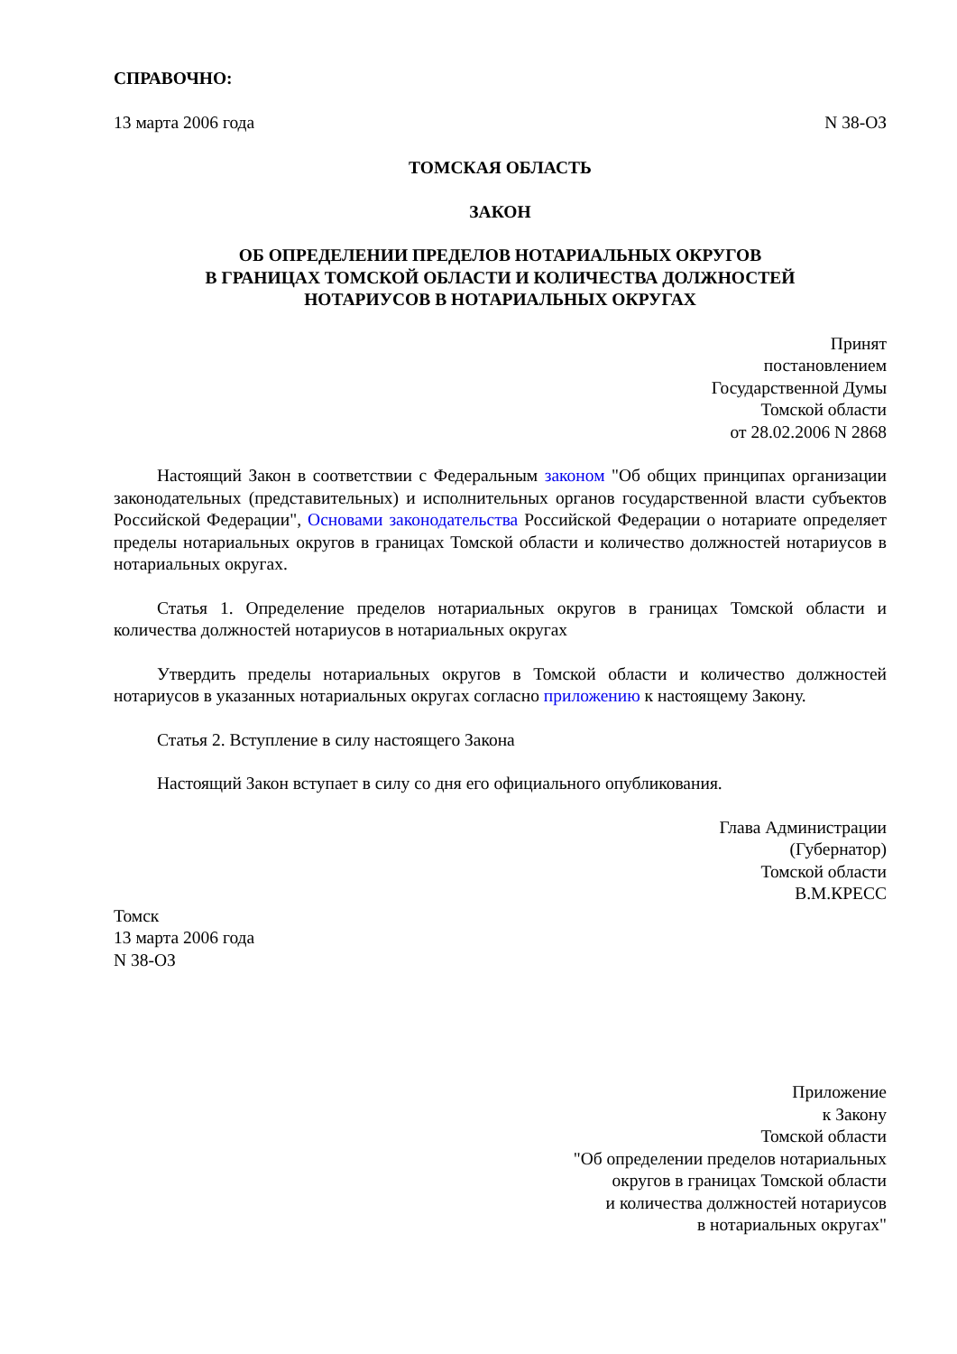СПРАВОЧНО:
13 марта 2006 года N 38-ОЗ
ТОМСКАЯ ОБЛАСТЬ
ЗАКОН
ОБ ОПРЕДЕЛЕНИИ ПРЕДЕЛОВ НОТАРИАЛЬНЫХ ОКРУГОВ
В ГРАНИЦАХ ТОМСКОЙ ОБЛАСТИ И КОЛИЧЕСТВА ДОЛЖНОСТЕЙ
НОТАРИУСОВ В НОТАРИАЛЬНЫХ ОКРУГАХ
Принят
постановлением
Государственной Думы
Томской области
от 28.02.2006 N 2868
Настоящий Закон в соответствии с Федеральным законом "Об общих принципах организации законодательных (представительных) и исполнительных органов государственной власти субъектов Российской Федерации", Основами законодательства Российской Федерации о нотариате определяет пределы нотариальных округов в границах Томской области и количество должностей нотариусов в нотариальных округах.
Статья 1. Определение пределов нотариальных округов в границах Томской области и количества должностей нотариусов в нотариальных округах
Утвердить пределы нотариальных округов в Томской области и количество должностей нотариусов в указанных нотариальных округах согласно приложению к настоящему Закону.
Статья 2. Вступление в силу настоящего Закона
Настоящий Закон вступает в силу со дня его официального опубликования.
Глава Администрации
(Губернатор)
Томской области
В.М.КРЕСС
Томск
13 марта 2006 года
N 38-ОЗ
Приложение
к Закону
Томской области
"Об определении пределов нотариальных
округов в границах Томской области
и количества должностей нотариусов
в нотариальных округах"